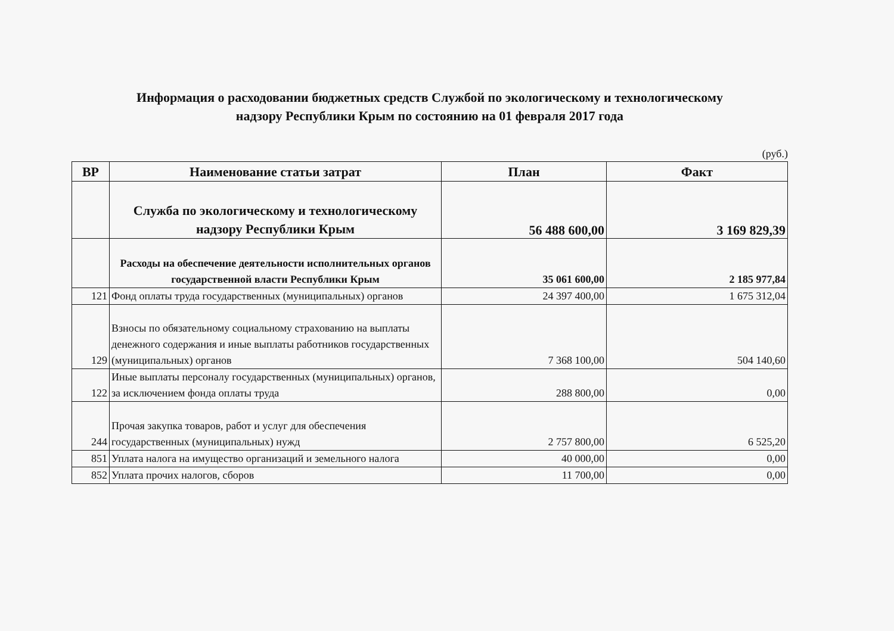Информация о расходовании бюджетных средств Службой по экологическому и технологическому
надзору Республики Крым по состоянию на 01 февраля 2017 года
(руб.)
| ВР | Наименование статьи затрат | План | Факт |
| --- | --- | --- | --- |
| | Служба по экологическому и технологическому надзору Республики Крым | 56 488 600,00 | 3 169 829,39 |
| | Расходы на обеспечение деятельности исполнительных органов государственной власти Республики Крым | 35 061 600,00 | 2 185 977,84 |
| 121 | Фонд оплаты труда государственных (муниципальных) органов | 24 397 400,00 | 1 675 312,04 |
| 129 | Взносы по обязательному социальному страхованию на выплаты денежного содержания и иные выплаты работников государственных (муниципальных) органов | 7 368 100,00 | 504 140,60 |
| 122 | Иные выплаты персоналу государственных (муниципальных) органов, за исключением фонда оплаты труда | 288 800,00 | 0,00 |
| 244 | Прочая закупка товаров, работ и услуг для обеспечения государственных (муниципальных) нужд | 2 757 800,00 | 6 525,20 |
| 851 | Уплата налога на имущество организаций и земельного налога | 40 000,00 | 0,00 |
| 852 | Уплата прочих налогов, сборов | 11 700,00 | 0,00 |